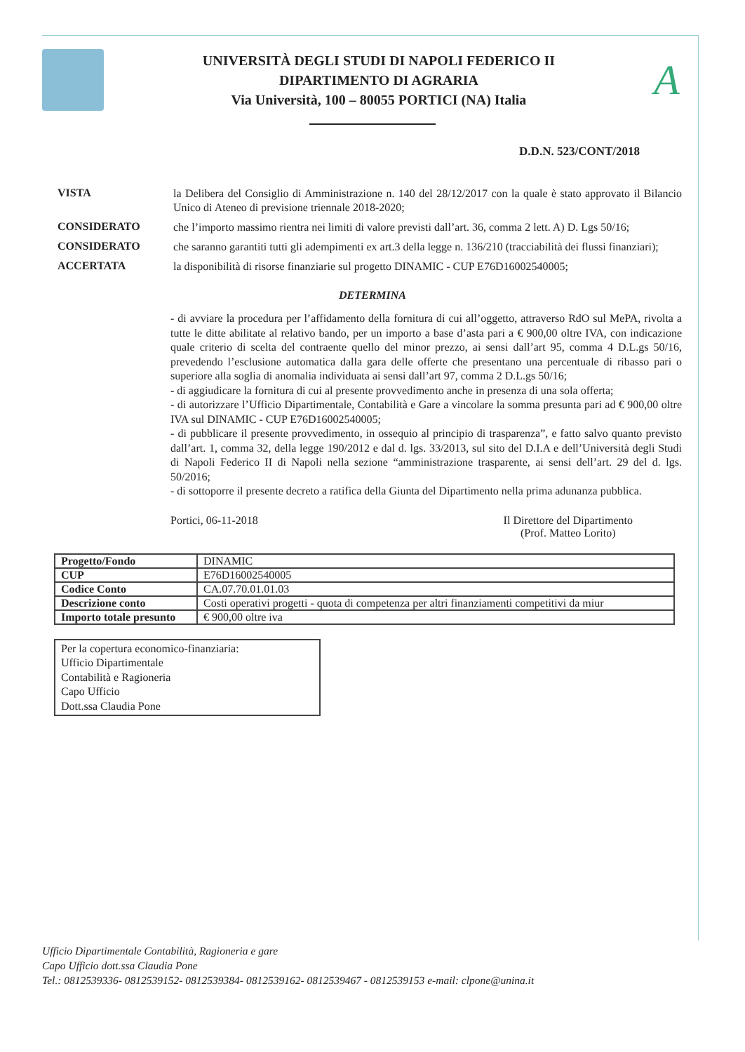UNIVERSITÀ DEGLI STUDI DI NAPOLI FEDERICO II
DIPARTIMENTO DI AGRARIA
Via Università, 100 – 80055 PORTICI (NA) Italia
A
D.D.N. 523/CONT/2018
VISTA
la Delibera del Consiglio di Amministrazione n. 140 del 28/12/2017 con la quale è stato approvato il Bilancio Unico di Ateneo di previsione triennale 2018-2020;
CONSIDERATO
che l’importo massimo rientra nei limiti di valore previsti dall’art. 36, comma 2 lett. A) D. Lgs 50/16;
CONSIDERATO
che saranno garantiti tutti gli adempimenti ex art.3 della legge n. 136/210 (tracciabilità dei flussi finanziari);
ACCERTATA
la disponibilità di risorse finanziarie sul progetto DINAMIC - CUP E76D16002540005;
DETERMINA
- di avviare la procedura per l’affidamento della fornitura di cui all’oggetto, attraverso RdO sul MePA, rivolta a tutte le ditte abilitate al relativo bando, per un importo a base d’asta pari a € 900,00 oltre IVA, con indicazione quale criterio di scelta del contraente quello del minor prezzo, ai sensi dall’art 95, comma 4 D.L.gs 50/16, prevedendo l’esclusione automatica dalla gara delle offerte che presentano una percentuale di ribasso pari o superiore alla soglia di anomalia individuata ai sensi dall’art 97, comma 2 D.L.gs 50/16;
- di aggiudicare la fornitura di cui al presente provvedimento anche in presenza di una sola offerta;
- di autorizzare l’Ufficio Dipartimentale, Contabilità e Gare a vincolare la somma presunta pari ad € 900,00 oltre IVA sul DINAMIC - CUP E76D16002540005;
- di pubblicare il presente provvedimento, in ossequio al principio di trasparenza”, e fatto salvo quanto previsto dall’art. 1, comma 32, della legge 190/2012 e dal d. lgs. 33/2013, sul sito del D.I.A e dell’Università degli Studi di Napoli Federico II di Napoli nella sezione “amministrazione trasparente, ai sensi dell’art. 29 del d. lgs. 50/2016;
- di sottoporre il presente decreto a ratifica della Giunta del Dipartimento nella prima adunanza pubblica.
Portici, 06-11-2018 Il Direttore del Dipartimento
(Prof. Matteo Lorito)
| Progetto/Fondo | DINAMIC |
| CUP | E76D16002540005 |
| Codice Conto | CA.07.70.01.01.03 |
| Descrizione conto | Costi operativi progetti - quota di competenza per altri finanziamenti competitivi da miur |
| Importo totale presunto | € 900,00 oltre iva |
Per la copertura economico-finanziaria:
Ufficio Dipartimentale
Contabilità e Ragioneria
Capo Ufficio
Dott.ssa Claudia Pone
Ufficio Dipartimentale Contabilità, Ragioneria e gare
Capo Ufficio dott.ssa Claudia Pone
Tel.: 0812539336- 0812539152- 0812539384- 0812539162- 0812539467 - 0812539153 e-mail: clpone@unina.it